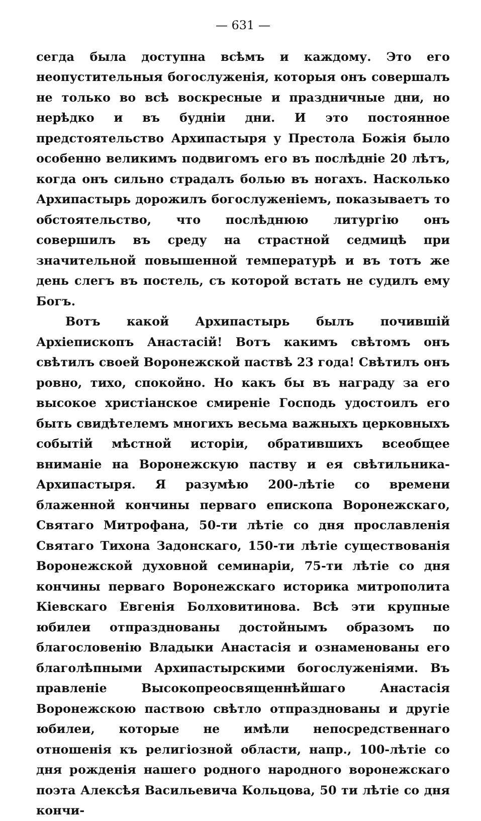— 631 —
сегда была доступна всѣмъ и каждому. Это его неопустительныя богослуженія, которыя онъ совершалъ не только во всѣ воскресные и праздничные дни, но нерѣдко и въ будніи дни. И это постоянное предстоятельство Архипастыря у Престола Божія было особенно великимъ подвигомъ его въ послѣдніе 20 лѣтъ, когда онъ сильно страдалъ болью въ ногахъ. Насколько Архипастырь дорожилъ богослуженіемъ, показываетъ то обстоятельство, что послѣднюю литургію онъ совершилъ въ среду на страстной седмицѣ при значительной повышенной температурѣ и въ тотъ же день слегъ въ постель, съ которой встать не судилъ ему Богъ.
Вотъ какой Архипастырь былъ почившій Архіепископъ Анастасій! Вотъ какимъ свѣтомъ онъ свѣтилъ своей Воронежской паствѣ 23 года! Свѣтилъ онъ ровно, тихо, спокойно. Но какъ бы въ награду за его высокое христіанское смиреніе Господь удостоилъ его быть свидѣтелемъ многихъ весьма важныхъ церковныхъ событій мѣстной исторіи, обратившихъ всеобщее вниманіе на Воронежскую паству и ея свѣтильника-Архипастыря. Я разумѣю 200-лѣтіе со времени блаженной кончины перваго епископа Воронежскаго, Святаго Митрофана, 50-ти лѣтіе со дня прославленія Святаго Тихона Задонскаго, 150-ти лѣтіе существованія Воронежской духовной семинаріи, 75-ти лѣтіе со дня кончины перваго Воронежскаго историка митрополита Кіевскаго Евгенія Болховитинова. Всѣ эти крупные юбилеи отпразднованы достойнымъ образомъ по благословенію Владыки Анастасія и ознаменованы его благолѣпными Архипастырскими богослуженіями. Въ правленіе Высокопреосвященнѣйшаго Анастасія Воронежскою паствою свѣтло отпразднованы и другіе юбилеи, которые не имѣли непосредственнаго отношенія къ религіозной области, напр., 100-лѣтіе со дня рожденія нашего родного народного воронежскаго поэта Алексѣя Васильевича Кольцова, 50 ти лѣтіе со дня кончи-